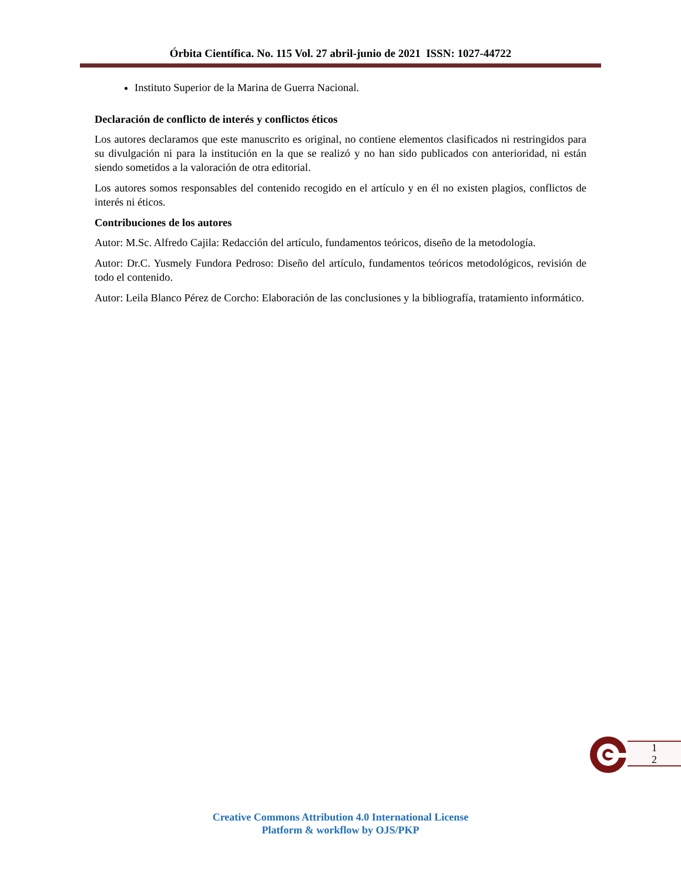Órbita Científica. No. 115 Vol. 27 abril-junio de 2021 ISSN: 1027-44722
Instituto Superior de la Marina de Guerra Nacional.
Declaración de conflicto de interés y conflictos éticos
Los autores declaramos que este manuscrito es original, no contiene elementos clasificados ni restringidos para su divulgación ni para la institución en la que se realizó y no han sido publicados con anterioridad, ni están siendo sometidos a la valoración de otra editorial.
Los autores somos responsables del contenido recogido en el artículo y en él no existen plagios, conflictos de interés ni éticos.
Contribuciones de los autores
Autor: M.Sc. Alfredo Cajila: Redacción del artículo, fundamentos teóricos, diseño de la metodología.
Autor: Dr.C. Yusmely Fundora Pedroso: Diseño del artículo, fundamentos teóricos metodológicos, revisión de todo el contenido.
Autor: Leila Blanco Pérez de Corcho: Elaboración de las conclusiones y la bibliografía, tratamiento informático.
1
2
Creative Commons Attribution 4.0 International License
Platform & workflow by OJS/PKP